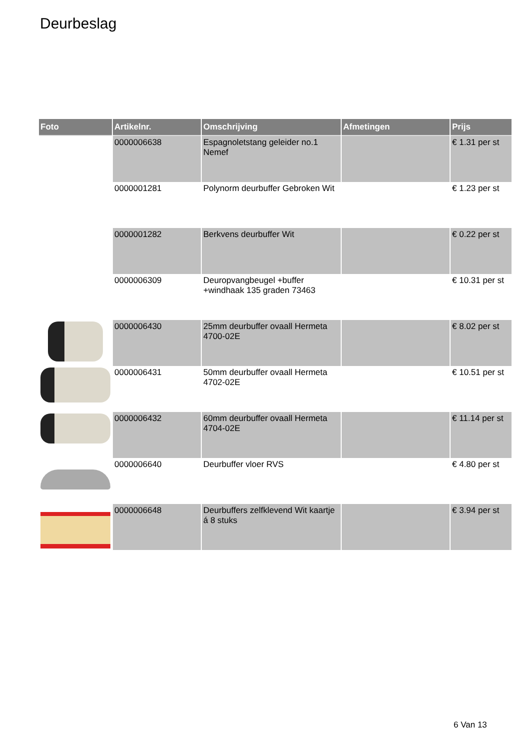Deurbeslag
| Foto | Artikelnr. | Omschrijving | Afmetingen | Prijs |
| --- | --- | --- | --- | --- |
| | 0000006638 | Espagnoletstang geleider no.1 Nemef | | € 1.31 per st |
| | 0000001281 | Polynorm deurbuffer Gebroken Wit | | € 1.23 per st |
| | 0000001282 | Berkvens deurbuffer Wit | | € 0.22 per st |
| | 0000006309 | Deuropvangbeugel +buffer +windhaak 135 graden 73463 | | € 10.31 per st |
| | 0000006430 | 25mm deurbuffer ovaall Hermeta 4700-02E | | € 8.02 per st |
| | 0000006431 | 50mm deurbuffer ovaall Hermeta 4702-02E | | € 10.51 per st |
| | 0000006432 | 60mm deurbuffer ovaall Hermeta 4704-02E | | € 11.14 per st |
| | 0000006640 | Deurbuffer vloer RVS | | € 4.80 per st |
| | 0000006648 | Deurbuffers zelfklevend Wit kaartje á 8 stuks | | € 3.94 per st |
6 Van 13